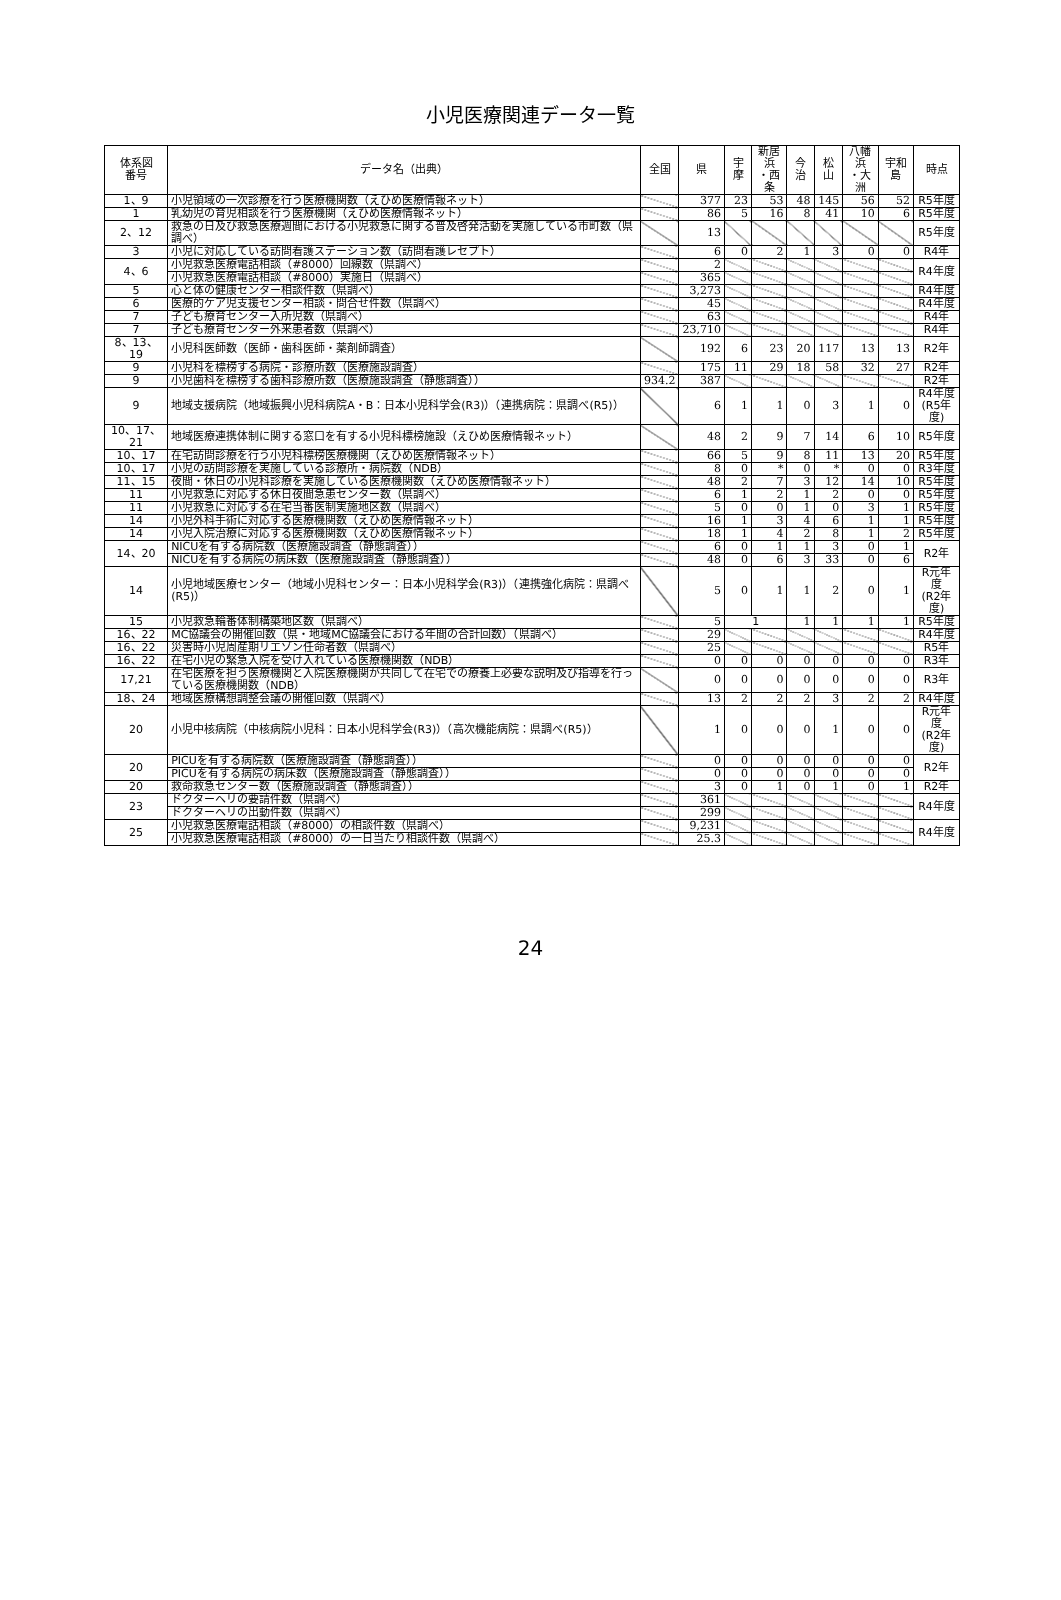小児医療関連データ一覧
| 体系図 番号 | データ名（出典） | 全国 | 県 | 宇摩 | 新居浜 ・西条 | 今治 | 松山 | 八幡浜 ・大洲 | 宇和島 | 時点 |
| --- | --- | --- | --- | --- | --- | --- | --- | --- | --- | --- |
| 1、9 | 小児領域の一次診療を行う医療機関数（えひめ医療情報ネット） | | 377 | 23 | 53 | 48 | 145 | 56 | 52 | R5年度 |
| 1 | 乳幼児の育児相談を行う医療機関（えひめ医療情報ネット） | | 86 | 5 | 16 | 8 | 41 | 10 | 6 | R5年度 |
| 2、12 | 救急の日及び救急医療週間における小児救急に関する普及啓発活動を実施している市町数（県調べ） | | 13 | | | | | | | R5年度 |
| 3 | 小児に対応している訪問看護ステーション数（訪問看護レセプト） | | 6 | 0 | 2 | 1 | 3 | 0 | 0 | R4年 |
| 4、6 | 小児救急医療電話相談（#8000）回線数（県調べ） | | 2 | | | | | | | R4年度 |
| | 小児救急医療電話相談（#8000）実施日（県調べ） | | 365 | | | | | | | |
| 5 | 心と体の健康センター相談件数（県調べ） | | 3,273 | | | | | | | R4年度 |
| 6 | 医療的ケア児支援センター相談・問合せ件数（県調べ） | | 45 | | | | | | | R4年度 |
| 7 | 子ども療育センター入所児数（県調べ） | | 63 | | | | | | | R4年 |
| 7 | 子ども療育センター外来患者数（県調べ） | | 23,710 | | | | | | | R4年 |
| 8、13、19 | 小児科医師数（医師・歯科医師・薬剤師調査） | | 192 | 6 | 23 | 20 | 117 | 13 | 13 | R2年 |
| 9 | 小児科を標榜する病院・診療所数（医療施設調査） | | 175 | 11 | 29 | 18 | 58 | 32 | 27 | R2年 |
| 9 | 小児歯科を標榜する歯科診療所数（医療施設調査（静態調査）） | 934.2 | 387 | | | | | | | R2年 |
| 9 | 地域支援病院（地域振興小児科病院A・B：日本小児科学会(R3)）（連携病院：県調べ(R5)） | | 6 | 1 | 1 | 0 | 3 | 1 | 0 | R4年度 (R5年度) |
| 10、17、21 | 地域医療連携体制に関する窓口を有する小児科標榜施設（えひめ医療情報ネット） | | 48 | 2 | 9 | 7 | 14 | 6 | 10 | R5年度 |
| 10、17 | 在宅訪問診療を行う小児科標榜医療機関（えひめ医療情報ネット） | | 66 | 5 | 9 | 8 | 11 | 13 | 20 | R5年度 |
| 10、17 | 小児の訪問診療を実施している診療所・病院数（NDB） | | 8 | 0 | * | 0 | * | 0 | 0 | R3年度 |
| 11、15 | 夜間・休日の小児科診療を実施している医療機関数（えひめ医療情報ネット） | | 48 | 2 | 7 | 3 | 12 | 14 | 10 | R5年度 |
| 11 | 小児救急に対応する休日夜間急患センター数（県調べ） | | 6 | 1 | 2 | 1 | 2 | 0 | 0 | R5年度 |
| 11 | 小児救急に対応する在宅当番医制実施地区数（県調べ） | | 5 | 0 | 0 | 1 | 0 | 3 | 1 | R5年度 |
| 14 | 小児外科手術に対応する医療機関数（えひめ医療情報ネット） | | 16 | 1 | 3 | 4 | 6 | 1 | 1 | R5年度 |
| 14 | 小児入院治療に対応する医療機関数（えひめ医療情報ネット） | | 18 | 1 | 4 | 2 | 8 | 1 | 2 | R5年度 |
| 14、20 | NICUを有する病院数（医療施設調査（静態調査）） | | 6 | 0 | 1 | 1 | 3 | 0 | 1 | R2年 |
| | NICUを有する病院の病床数（医療施設調査（静態調査）） | | 48 | 0 | 6 | 3 | 33 | 0 | 6 | |
| 14 | 小児地域医療センター（地域小児科センター：日本小児科学会(R3)）（連携強化病院：県調べ(R5)） | | 5 | 0 | 1 | 1 | 2 | 0 | 1 | R元年度 (R2年度) |
| 15 | 小児救急輪番体制構築地区数（県調べ） | | 5 | 1 | | 1 | 1 | 1 | 1 | R5年度 |
| 16、22 | MC協議会の開催回数（県・地域MC協議会における年間の合計回数）（県調べ） | | 29 | | | | | | | R4年度 |
| 16、22 | 災害時小児周産期リエゾン任命者数（県調べ） | | 25 | | | | | | | R5年 |
| 16、22 | 在宅小児の緊急入院を受け入れている医療機関数（NDB） | | 0 | 0 | 0 | 0 | 0 | 0 | 0 | R3年 |
| 17,21 | 在宅医療を担う医療機関と入院医療機関が共同して在宅での療養上必要な説明及び指導を行っている医療機関数（NDB） | | 0 | 0 | 0 | 0 | 0 | 0 | 0 | R3年 |
| 18、24 | 地域医療構想調整会議の開催回数（県調べ） | | 13 | 2 | 2 | 2 | 3 | 2 | 2 | R4年度 |
| 20 | 小児中核病院（中核病院小児科：日本小児科学会(R3)）（高次機能病院：県調べ(R5)） | | 1 | 0 | 0 | 0 | 1 | 0 | 0 | R元年度 (R2年度) |
| 20 | PICUを有する病院数（医療施設調査（静態調査）） | | 0 | 0 | 0 | 0 | 0 | 0 | 0 | R2年 |
| | PICUを有する病院の病床数（医療施設調査（静態調査）） | | 0 | 0 | 0 | 0 | 0 | 0 | 0 | |
| 20 | 救命救急センター数（医療施設調査（静態調査）） | | 3 | 0 | 1 | 0 | 1 | 0 | 1 | R2年 |
| 23 | ドクターヘリの要請件数（県調べ） | | 361 | | | | | | | R4年度 |
| | ドクターヘリの出動件数（県調べ） | | 299 | | | | | | | |
| 25 | 小児救急医療電話相談（#8000）の相談件数（県調べ） | | 9,231 | | | | | | | R4年度 |
| | 小児救急医療電話相談（#8000）の一日当たり相談件数（県調べ） | | 25.3 | | | | | | | |
24